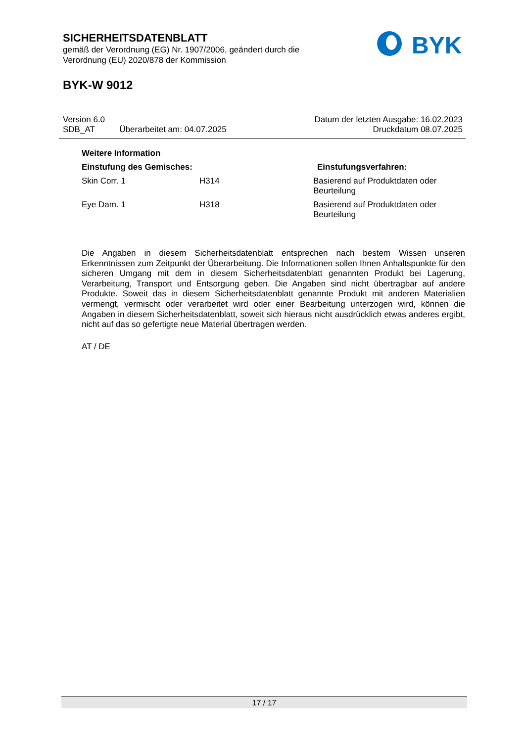SICHERHEITSDATENBLATT
gemäß der Verordnung (EG) Nr. 1907/2006, geändert durch die
Verordnung (EU) 2020/878 der Kommission
BYK-W 9012
BYK
| Version 6.0 | | Datum der letzten Ausgabe: 16.02.2023 |
| SDB_AT | Überarbeitet am: 04.07.2025 | Druckdatum 08.07.2025 |
| Weitere Information | | |
| --- | --- | --- |
| Einstufung des Gemisches: | | Einstufungsverfahren: |
| Skin Corr. 1 | H314 | Basierend auf Produktdaten oder Beurteilung |
| Eye Dam. 1 | H318 | Basierend auf Produktdaten oder Beurteilung |
Die Angaben in diesem Sicherheitsdatenblatt entsprechen nach bestem Wissen unseren Erkenntnissen zum Zeitpunkt der Überarbeitung. Die Informationen sollen Ihnen Anhaltspunkte für den sicheren Umgang mit dem in diesem Sicherheitsdatenblatt genannten Produkt bei Lagerung, Verarbeitung, Transport und Entsorgung geben. Die Angaben sind nicht übertragbar auf andere Produkte. Soweit das in diesem Sicherheitsdatenblatt genannte Produkt mit anderen Materialien vermengt, vermischt oder verarbeitet wird oder einer Bearbeitung unterzogen wird, können die Angaben in diesem Sicherheitsdatenblatt, soweit sich hieraus nicht ausdrücklich etwas anderes ergibt, nicht auf das so gefertigte neue Material übertragen werden.
AT / DE
17 / 17